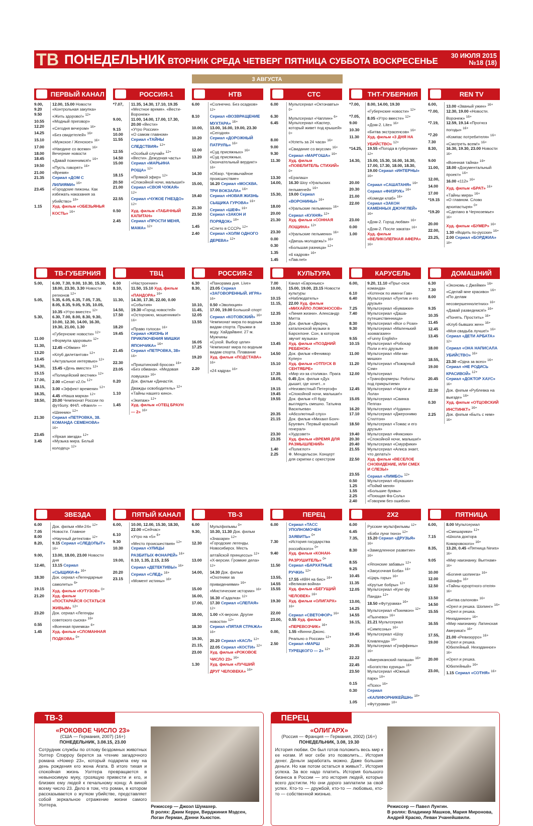ТВ
ПОНЕДЕЛЬНИК ВТОРНИК СРЕДА ЧЕТВЕРГ ПЯТНИЦА СУББОТА ВОСКРЕСЕНЬЕ
30 ИЮЛЯ 2015
№18 (18)
3 АВГУСТА
ПЕРВЫЙ КАНАЛ
| 9.00, | 12.00, 15.00 Новости |
| 9.20 | «Контрольная закупка» |
| 9.50 | «Жить здорово!» <sup>12+</sup> |
| 10.55 | «Модный приговор» |
| 12.20 | «Сегодня вечером» <sup>16+</sup> |
| 14.25 | «Без свидетелей» <sup>16+</sup> |
| 15.10 | «Мужское / Женское» <sup>16+</sup> |
| 17.00 | «Наедине со всеми» <sup>16+</sup> |
| 18.00 | Вечерние новости |
| 18.45 | «Давай поженимся!» <sup>16+</sup> |
| 19.50 | «Пусть говорят» <sup>16+</sup> |
| 21.00 | «Время» |
| 21.35 | Сериал «ДОМ С ЛИЛИЯМИ» <sup>16+</sup> |
| 23.45 | «Городские пижоны. Как избежать наказания за убийство» <sup>18+</sup> |
| 1.15 | Худ. фильм «ОБЕЗЬЯНЬЯ КОСТЬ» <sup>16+</sup> |
РОССИЯ-1
| *7.07, | 11.35, 14.30, 17.10, 19.35 «Местное время». «Вести-Воронеж» |
| 9.00, | 11.00, 14.00, 17.00, 17.30, 20.00 «Вести» |
| 9.15 | «Утро России» |
| 10.00 | «О самом главном» |
| 11.55 | Сериал «ТАЙНЫ СЛЕДСТВИЯ» <sup>12+</sup> |
| 12.55 | «Особый случай» <sup>12+</sup> |
| 14.50 | «Вести». Дежурная часть» |
| 15.00 | Сериал «МАРЬИНА РОЩА» <sup>12+</sup> |
| 18.15 | «Прямой эфир» <sup>12+</sup> |
| 20.50 | «Спокойной ночи, малыши!» |
| 21.00 | Сериал «СВОЯ ЧУЖАЯ» <sup>12+</sup> |
| 22.55 | Сериал «ЧУЖОЕ ГНЕЗДО» <sup>12+</sup> |
| 0.50 | Худ. фильм «ТАБАЧНЫЙ КАПИТАН» |
| 2.45 | Сериал «ПРОСТИ МЕНЯ, МАМА» <sup>12+</sup> |
НТВ
| 6.00 | «Солнечно. Без осадков» <sup>12+</sup> |
| 8.10 | Сериал «ВОЗВРАЩЕНИЕ МУХТАРА» <sup>16+</sup> |
| 10.00, | 13.00, 16.00, 19.00, 23.30 «Сегодня» |
| 10.20 | Сериал «ДОРОЖНЫЙ ПАТРУЛЬ» <sup>16+</sup> |
| 12.00 | «Суд присяжных» <sup>16+</sup> |
| 13.20 | «Суд присяжных. Окончательный вердикт» <sup>16+</sup> |
| 14.30 | «Обзор. Чрезвычайное происшествие» |
| 15.00, | 16.20 Сериал «МОСКВА. ТРИ ВОКЗАЛА» <sup>16+</sup> |
| 19.40 | Сериал «НОВАЯ ЖИЗНЬ СЫЩИКА ГУРОВА» <sup>16+</sup> |
| 21.30 | Сериал «ШЕФ» <sup>16+</sup> |
| 23.50 | Сериал «ЗАКОН И ПОРЯДОК» <sup>18+</sup> |
| 1.45 | «Спето в СССР» <sup>12+</sup> |
| 2.40 | Сериал «ХОЛМ ОДНОГО ДЕРЕВА» <sup>12+</sup> |
СТС
| 6.00 | Мультсериал «Октонавты» <sup>0+</sup> |
| 6.30 | Мультсериал «Чаплин» <sup>6+</sup> |
| 6.45 | Мультсериал «Каспер, который живет под крышей» <sup>0+</sup> |
| 8.00 | «Успеть за 24 часа» <sup>16+</sup> |
| 9.00 | «Свидание со вкусом» <sup>16+</sup> |
| 9.30 | Сериал «МАРГОША» <sup>16+</sup> |
| 11.30 | Худ. фильм «ПОВЕЛИТЕЛЬ СТИХИЙ» <sup>0+</sup> |
| 13.30 | «Ералаш» |
| 14.00, | 16.30 Шоу «Уральских пельменей» <sup>16+</sup> |
| 15.30, | 19.00 Сериал «ВОРОНИНЫ» <sup>16+</sup> |
| 18.00 | «Уральские пельмени» <sup>16+</sup> |
| 20.00 | Сериал «КУХНЯ» <sup>12+</sup> |
| 21.30 | Худ. фильм «СОННАЯ ЛОЩИНА» <sup>12+</sup> |
| 23.30 | «Уральские пельмени» <sup>16+</sup> |
| 0.00 | «Даешь молодежь!» <sup>16+</sup> |
| 0.30 | «Большая разница» <sup>12+</sup> |
| 1.35 | «6 кадров» <sup>16+</sup> |
| 1.45 | «Лав.net» |
ТНТ-ГУБЕРНИЯ
| *7.00, | 8.00, 14.00, 19.30 «Губернские новости» <sup>12+</sup> |
| *7.05, | 8.05 «Утро вместе» <sup>12+</sup> |
| 9.00 | «Дом-2. Lite» <sup>16+</sup> |
| 10.30 | «Битва экстрасенсов» <sup>16+</sup> |
| 11.30 | Худ. фильм «3 ДНЯ НА УБИЙСТВО» <sup>12+</sup> |
| *14.25, | 19.55 «Погода в губернии» <sup>12+</sup> |
| 14.30, | 15.00, 15.30, 16.00, 16.30, 17.00, 17.30, 18.00, 18.30, 19.00 Сериал «ИНТЕРНЫ» <sup>16+</sup> |
| 20.00 | Сериал «САШАТАНЯ» <sup>16+</sup> |
| 20.30 | Сериал «ФИЗРУК» <sup>16+</sup> |
| 21.00 | «Комеди клаб» <sup>16+</sup> |
| 22.00 | Сериал «ЗАКОН КАМЕННЫХ ДЖУНГЛЕЙ» <sup>16+</sup> |
| 23.00 | «Дом-2. Город любви» <sup>16+</sup> |
| 0.00 | «Дом-2. После заката» <sup>16+</sup> |
| 1.00 | Худ. фильм «ВЕЛИКОЛЕПНАЯ АФЕРА» <sup>16+</sup> |
REN TV
| 6.00, | 13.00 «Званый ужин» <sup>16+</sup> |
| *7.00, | 12.30, 19.00 «Новости. Воронеж» <sup>16+</sup> |
| *7.19, | 12.59, 19.14 «Прогноз погоды» <sup>16+</sup> |
| *7.20 | «Компас потребителя» <sup>16+</sup> |
| 7.30 | «Смотреть всем!» <sup>16+</sup> |
| 8.30, | 16.30, 19.30, 23.00 Новости <sup>16+</sup> |
| 9.00 | «Военная тайна» <sup>16+</sup> |
| 11.00, | 18.00 «Документальный проект» <sup>16+</sup> |
| 12.00, | 16.00 «112» <sup>16+</sup> |
| 14.00 | Худ. фильм «БРАТ» <sup>16+</sup> |
| 17.00 | «Тайны мира» <sup>16+</sup> |
| *19.15 | «О главном. Слово архипастыря» <sup>0+</sup> |
| *19.20 | «Сделано в Черноземье» <sup>16+</sup> |
| 20.00 | Худ. фильм «БУМЕР» <sup>16+</sup> |
| 22.00, | 1.30 «Водить по-русски» <sup>16+</sup> |
| 23.25, | 2.00 Сериал «БОРДЖИА» <sup>18+</sup> |
ТВ-ГУБЕРНИЯ
| 5.00, | 6.00, 7.30, 9.00, 10.30, 15.30, 18.00, 23.30, 3.30 Новости регионов <sup>12+</sup> |
| 5.05, | 5.35, 6.05, 6.35, 7.05, 7.35, 8.05, 8.35, 9.05, 9.35, 10.05, 10.35 «Утро вместе» <sup>12+</sup> |
| 5.30, | 6.30, 7.00, 8.00, 8.30, 9.30, 10.00, 12.30, 14.00, 16.30, 19.30, 21.00, 1.30 «Губернские новости» <sup>12+</sup> |
| 11.00 | «Формула здоровья» <sup>12+</sup> |
| 11.30, | 12.45 «Обман» <sup>16+</sup> |
| 13.20 | «Клуб дилетантов» <sup>12+</sup> |
| 13.45 | «Актуальное интервью» <sup>12+</sup> |
| 14.30, | 15.45 «День вместе» <sup>12+</sup> |
| 15.15 | «Полицейский вестник» <sup>12+</sup> |
| 17.00, | 2.00 «Сенат v2.0» <sup>12+</sup> |
| 18.15, | 3.00 «Эффект времени» <sup>12+</sup> |
| 18.35, | 4.45 «Наша марка» <sup>12+</sup> |
| 18.50, | 20.00 Чемпионат России по футболу. ФНЛ. «Факел» — «Шинник» <sup>12+</sup> |
| 21.30 | Сериал «ПЕТРОВКА, 38. КОМАНДА СЕМЕНОВА» <sup>16+</sup> |
| 23.45 | «Яркая звезда» <sup>12+</sup> |
| 3.45 | «Музыка мира. Белый колодец» <sup>12+</sup> |
ТВЦ
| 6.00 | «Настроение» |
| 8.10, | 11.50, 15.10 Худ. фильм «ПАНДОРА» <sup>16+</sup> |
| 11.30, | 14.30, 17.30, 22.00, 0.00 «События» |
| 14.50, | 19.30 «Город новостей» |
| 17.50 | «Осторожно, мошенники!» <sup>16+</sup> |
| 18.20 | «Право голоса» <sup>16+</sup> |
| 19.45 | Сериал «ЖИЗНЬ И ПРИКЛЮЧЕНИЯ МИШКИ ЯПОНЧИКА» <sup>16+</sup> |
| 21.45 | Сериал «ПЕТРОВКА, 38» <sup>16+</sup> |
| 22.30 | «Приштинский бросок» <sup>16+</sup> |
| 23.05 | «Без обмана». «Медовая ловушка» <sup>16+</sup> |
| 0.20 | Док. фильм «Династія. Дважды освободитель» <sup>12+</sup> |
| 1.10 | «Тайны нашего кино». «Экипаж» <sup>12+</sup> |
| 1.45 | Худ. фильм «ОТЕЦ БРАУН — 2» <sup>16+</sup> |
РОССИЯ-2
| 6.30 | «Панорама дня. Live» |
| 8.30, | 23.05 Сериал «ЗАГОВОРЕННЫЙ. ИГРА» <sup>16+</sup> |
| 10.10, | 0.50 «Эволюция» |
| 11.45, | 17.00, 19.00 Большой спорт |
| 12.05 | Сериал «КОТОВСКИЙ» <sup>16+</sup> |
| 13.55 | Чемпионат мира по водным видам спорта. Прыжки в воду. Хайдайвинг. 27 м. Мужчины |
| 16.05 | «Сухой. Выбор цели» |
| 17.25 | Чемпионат мира по водным видам спорта. Плавание |
| 19.20 | Худ. фильм «ПОДСТАВА» <sup>16+</sup> |
| 2.20 | «24 кадра» <sup>16+</sup> |
КУЛЬТУРА
| 7.00 | Канал «Евроньюс» |
| 10.00, | 15.00, 19.00, 23.15 Новости культуры |
| 10.15 | «Наблюдатель» |
| 11.15, | 22.00 Худ. фильм «МИХАЙЛО ЛОМОНОСОВ» |
| 12.35 | «Линия жизни». Александр Митта |
| 13.30 | Док. фильм «Дворец каталонской музыки в Барселоне. Сон, в котором звучит музыка» |
| 13.45 | Худ. фильм «ПОЗДНИЙ РЕБЕНОК» |
| 14.50 | Док. фильм «Фенимор Купер» |
| 15.10 | Худ. фильм «ОТПУСК В СЕНТЯБРЕ» |
| 17.35 | «Мир из-за столика». Прага |
| 18.05, | 0.45 Док. фильм «Дух дышит, где хочет...» |
| 19.15 | «Неизвестный Петергоф» |
| 19.45 | «Спокойной ночи, малыши!» |
| 19.55 | Док. фильм «Я буду выглядеть смешно. Татьяна Васильева» |
| 20.35 | «Абсолютный слух» |
| 21.15 | Док. фильм «Михаил Бонч-Бруевич. Первый красный генерал» |
| 23.30 | «Худсовет» |
| 23.35 | Худ. фильм «ВРЕМЯ ДЛЯ РАЗМЫШЛЕНИЙ» |
| 1.40 | «Полиглот» |
| 2.25 | Ф. Мендельсон. Концерт для скрипки с оркестром |
КАРУСЕЛЬ
| 6.00, | 9.20, 11.10 «Прыг-скок команда» |
| 6.10 | «Котенок по имени Гав» |
| 6.40 | Мультсериал «Лунтик и его друзья» |
| 7.25 | Мультсериал «Бумажки» |
| 7.40 | Мультсериал «Даша-путешественница» |
| 8.30 | Мультсериал «Все о Рози» |
| 9.30 | Мультсериал «Маленький зоомагазин» |
| 9.55 | «Funny English» |
| 10.15 | Мультсериал «Робокар Поли и его друзья» |
| 11.00 | Мультсериал «Ми-ми-мишки» |
| 11.20 | Мультсериал «Пожарный Сэм» |
| 12.00 | Мультсериал «Трансформеры. Роботы под прикрытием» |
| 12.45 | Мультсериал «Чарли и Лола» |
| 15.05 | Мультсериал «Свинка Пеппа» |
| 16.20 | Мультсериал «Чудики» |
| 17.10 | Мультсериал «Джеронимо Стилтон» |
| 18.50 | Мультсериал «Томас и его друзья» |
| 19.40 | Мультсериал «Фиксики» |
| 20.30 | «Спокойной ночи, малыши!» |
| 20.40 | Мультсериал «Смурфики» |
| 21.55 | Мультсериал «Алиса знает, что делать!» |
| 22.50 | Худ. фильм «ВЕСЕЛОЕ СНОВИДЕНИЕ, ИЛИ СМЕХ И СЛЕЗЫ» |
| 23.55 | Сериал «ЛИМБО» <sup>12+</sup> |
| 0.50 | Мультсериал «Букашки» |
| 1.25 | «Поймй меня» |
| 1.55 | «Большие буквы» |
| 2.25 | «Поющая Фа-Соль» |
| 2.40 | «Говорим без ошибок» |
ДОМАШНИЙ
| 6.30 | «Экономь с Джейми» <sup>16+</sup> |
| 7.30 | «Сделай мне красиво» <sup>16+</sup> |
| 8.00 | «По делам несовершеннолетних» <sup>16+</sup> |
| 9.35 | «Давай разведемся!» <sup>16+</sup> |
| 10.35 | «Понять. Простить» <sup>16+</sup> |
| 11.45 | «Клуб бывших жен» <sup>16+</sup> |
| 12.45 | «Моя свадьба лучше!» <sup>16+</sup> |
| 13.45 | Сериал «ДЕТИ АРБАТА» <sup>12+</sup> |
| 18.00 | Сериал «ОНА НАПИСАЛА УБИЙСТВО» <sup>16+</sup> |
| 18.55, | 23.30 «Одна за всех» <sup>16+</sup> |
| 19.00 | Сериал «НЕ РОДИСЬ КРАСИВОЙ» <sup>12+</sup> |
| 20.45 | Сериал «ДОКТОР ХАУС» <sup>16+</sup> |
| 22.30 | Док. фильм «Рублевка на выезде» <sup>16+</sup> |
| 0.30 | Худ. фильм «ОТЦОВСКИЙ ИНСТИНКТ» <sup>16+</sup> |
| 2.25 | Док. фильм «Быть с ним» <sup>16+</sup> |
ЗВЕЗДА
| 6.00 | Док. фильм «Ми-24» <sup>12+</sup> |
| 7.05 | Новости. Главное |
| 8.00 | «Научный детектив» <sup>12+</sup> |
| 8.20, | 9.15 Сериал «СЛЕДОПЫТ» <sup>16+</sup> |
| 9.00, | 13.00, 18.00, 23.00 Новости дня |
| 12.40, | 13.15 Сериал «СЫЩИКИ-4» <sup>16+</sup> |
| 18.30 | Док. сериал «Легендарные самолеты» <sup>6+</sup> |
| 19.15 | Худ. фильм «КУТУЗОВ» <sup>0+</sup> |
| 21.20 | Худ. фильм «ПОСТАРАЙСЯ ОСТАТЬСЯ ЖИВЫМ» <sup>12+</sup> |
| 23.20 | Док. сериал «Легенды советского сыска» <sup>16+</sup> |
| 0.55 | «Военная приемка» <sup>6+</sup> |
| 1.45 | Худ. фильм «СЛОМАННАЯ ПОДКОВА» <sup>0+</sup> |
ПЯТЫЙ КАНАЛ
| 6.00, | 10.00, 12.00, 15.30, 18.30, 22.00 «Сейчас» |
| 6.10 | «Утро на «5» <sup>6+</sup> |
| 9.30 | «Место происшествия» <sup>12+</sup> |
| 10.30 | Сериал «УЛИЦЫ РАЗБИТЫХ ФОНАРЕЙ» <sup>16+</sup> |
| 19.00, | 0.10, 1.35, 2.15, 2.55 Сериал «ДЕТЕКТИВЫ» <sup>16+</sup> |
| 20.20 | Сериал «СЛЕД» <sup>16+</sup> |
| 23.15 | «Момент истины» <sup>16+</sup> |
ТВ-3
| 6.00 | Мультфильмы <sup>0+</sup> |
| 9.30, | 10.30, 11.30 Док. фильм «Знахари» <sup>12+</sup> |
| 12.30 | «Городские легенды. Новосибирск. Месть алтайской принцессы» <sup>12+</sup> |
| 13.00 | «Х-версии. Громкие дела» <sup>12+</sup> |
| 14.00, | 14.30 Док. фильм «Охотники за привидениями» <sup>16+</sup> |
| 15.00 | «Мистические истории» <sup>16+</sup> |
| 16.00, | 16.30 «Гадалка» <sup>12+</sup> |
| 17.00, | 17.30 Сериал «СЛЕПАЯ» <sup>12+</sup> |
| 18.00, | 1.00 «Х-версии. Другие новости» <sup>12+</sup> |
| 18.30 | Сериал «ПЯТАЯ СТРАЖА» <sup>16+</sup> |
| 19.30, | 20.20 Сериал «КАСЛ» <sup>12+</sup> |
| 21.15, | 22.05 Сериал «КОСТИ» <sup>12+</sup> |
| 23.00 | Худ. фильм «РОКОВОЕ ЧИСЛО 23» <sup>16+</sup> |
| 1.30 | Худ. фильм «ЛУЧШИЙ ДРУГ ЧЕЛОВЕКА» <sup>16+</sup> |
ПЕРЕЦ
| 6.00 | Сериал «ТАСС УПОЛНОМОЧЕН ЗАЯВИТЬ» <sup>0+</sup> |
| 7.30 | «История государства российского» <sup>0+</sup> |
| 9.40 | Худ. фильм «КОНАН-РАЗРУШИТЕЛЬ» <sup>0+</sup> |
| 11.50 | Сериал «БАРХАТНЫЕ РУЧКИ» <sup>12+</sup> |
| 13.55, | 17.55 «КВН на бис» <sup>16+</sup> |
| 14.55 | «Великая война» |
| 15.55 | Худ. фильм «БЕГУЩИЙ ЧЕЛОВЕК» <sup>16+</sup> |
| 19.30 | Худ. фильм «ОЛИГАРХ» <sup>16+</sup> |
| 22.00 | Сериал «СВЕТОФОР» <sup>16+</sup> |
| 23.00, | 0.55 Худ. фильм «ПЕРЕВОЗЧИК» <sup>16+</sup> |
| 0.00, | 1.55 «Винни Джонс. Реально о России» <sup>12+</sup> |
| 2.50 | Сериал «МАРШ ТУРЕЦКОГО — 2» <sup>12+</sup> |
2Х2
| 6.00 | Русские мультфильмы <sup>12+</sup> |
| 6.45 | «Бэби луни тюнз» <sup>12+</sup> |
| 7.35, | 15.20 Сериал «ДРУЗЬЯ» <sup>16+</sup> |
| 8.30 | «Замедленное развитие» <sup>16+</sup> |
| 8.55 | «Японские забавы» <sup>12+</sup> |
| 9.25 | «Закусочная Боба» <sup>16+</sup> |
| 10.45 | «Царь горы» <sup>16+</sup> |
| 11.35 | «Крутые бобры» <sup>12+</sup> |
| 12.05 | Мультсериал «Кунг-фу Панда» <sup>12+</sup> |
| 13.00, | 18.50 «Футурама» <sup>16+</sup> |
| 14.25 | Мультсериал «Покемон» <sup>12+</sup> |
| 14.55 | «Пыхчево» <sup>16+</sup> |
| 16.15, | 21.21 Мультсериал «Симпсоны» <sup>16+</sup> |
| 19.45 | Мультсериал «Шоу Кливленда» <sup>16+</sup> |
| 20.35 | Мультсериал «Гриффины» <sup>16+</sup> |
| 22.22 | «Американский папаша» <sup>16+</sup> |
| 22.45 | «Богатство курицы» <sup>16+</sup> |
| 23.50 | Мультсериал «Южный парк» <sup>18+</sup> |
| 0.15 | «Псих» <sup>16+</sup> |
| 0.30 | Сериал «КАЛИФОРНИКЕЙШН» <sup>18+</sup> |
| 1.05 | «Футурама» <sup>18+</sup> |
ПЯТНИЦА
| 6.00, | 8.00 Мультсериал «Смешарики» <sup>12+</sup> |
| 7.15 | «Школа доктора Комаровского» <sup>16+</sup> |
| 8.35, | 13.20, 0.45 «Пятница News» <sup>16+</sup> |
| 9.05 | «Мир наизнанку. Вьетнам» <sup>16+</sup> |
| 10.00 | «Богиня шопинга» <sup>16+</sup> |
| 12.00 | «Шкаф» <sup>16+</sup> |
| 12.50 | «Тайны курортного отеля» <sup>16+</sup> |
| 13.50 | «Битва салонов» <sup>16+</sup> |
| 14.50 | «Орел и решка. Шопинг» <sup>16+</sup> |
| 15.55 | «Орел и решка. Неизданное» <sup>16+</sup> |
| 16.55 | «Мир наизнанку. Латинская Америка!» <sup>16+</sup> |
| 17.55, | 21.00 «Ревизорро» <sup>16+</sup> |
| 19.00 | «Орел и решка. Юбилейный. Неизданное» <sup>16+</sup> |
| 20.00 | «Орел и решка. Юбилейный» <sup>16+</sup> |
| 23.00, | 1.15 Сериал «СОТНЯ» <sup>16+</sup> |
ТВ-3
«РОКОВОЕ ЧИСЛО 23»
(США — Германия, 2007) (16+)
ПОНЕДЕЛЬНИК, 3.08.15, 23.00
Сотрудник службы по отлову бездомных животных Уолтер Спэрроу берется за чтение загадочного романа «Номер 23», который подарила ему на день рождения его жена Агата. В итоге тихая и спокойная жизнь Уолтера превращается в невыносимую муку, грозящую привести и его, и близких ему людей к печальному концу. А виной всему число 23. Дело в том, что роман, в котором рассказывается о жутком убийстве, представляет собой зеркальное отражение жизни самого Уолтера.
Режиссер — Джоэл Шумахер.
В ролях: Джим Керри, Вирджиния Мэдсен, Логан Лерман, Дэнни Хьюстон.
ПЕРЕЦ
«ОЛИГАРХ»
(Россия — Франция — Германия, 2002) (16+)
ПОНЕДЕЛЬНИК, 3.08, 19.30
История любви. Он был готов положить весь мир к ее ногам. И мог себе это позволить... История денег. Деньги заработать можно. Даже большие деньги. Но как потом остаться в живых?.. История успеха. За все надо платить. История большого бизнеса в России — это история людей, которые всего достигли. Но они дорого заплатили за свой успех. Кто-то — дружбой, кто-то — любовью, кто-то — собственной жизнью.
Режиссер — Павел Лунгин.
В ролях: Владимир Машков, Мария Миронова, Андрей Краско, Леван Учанейшвили.